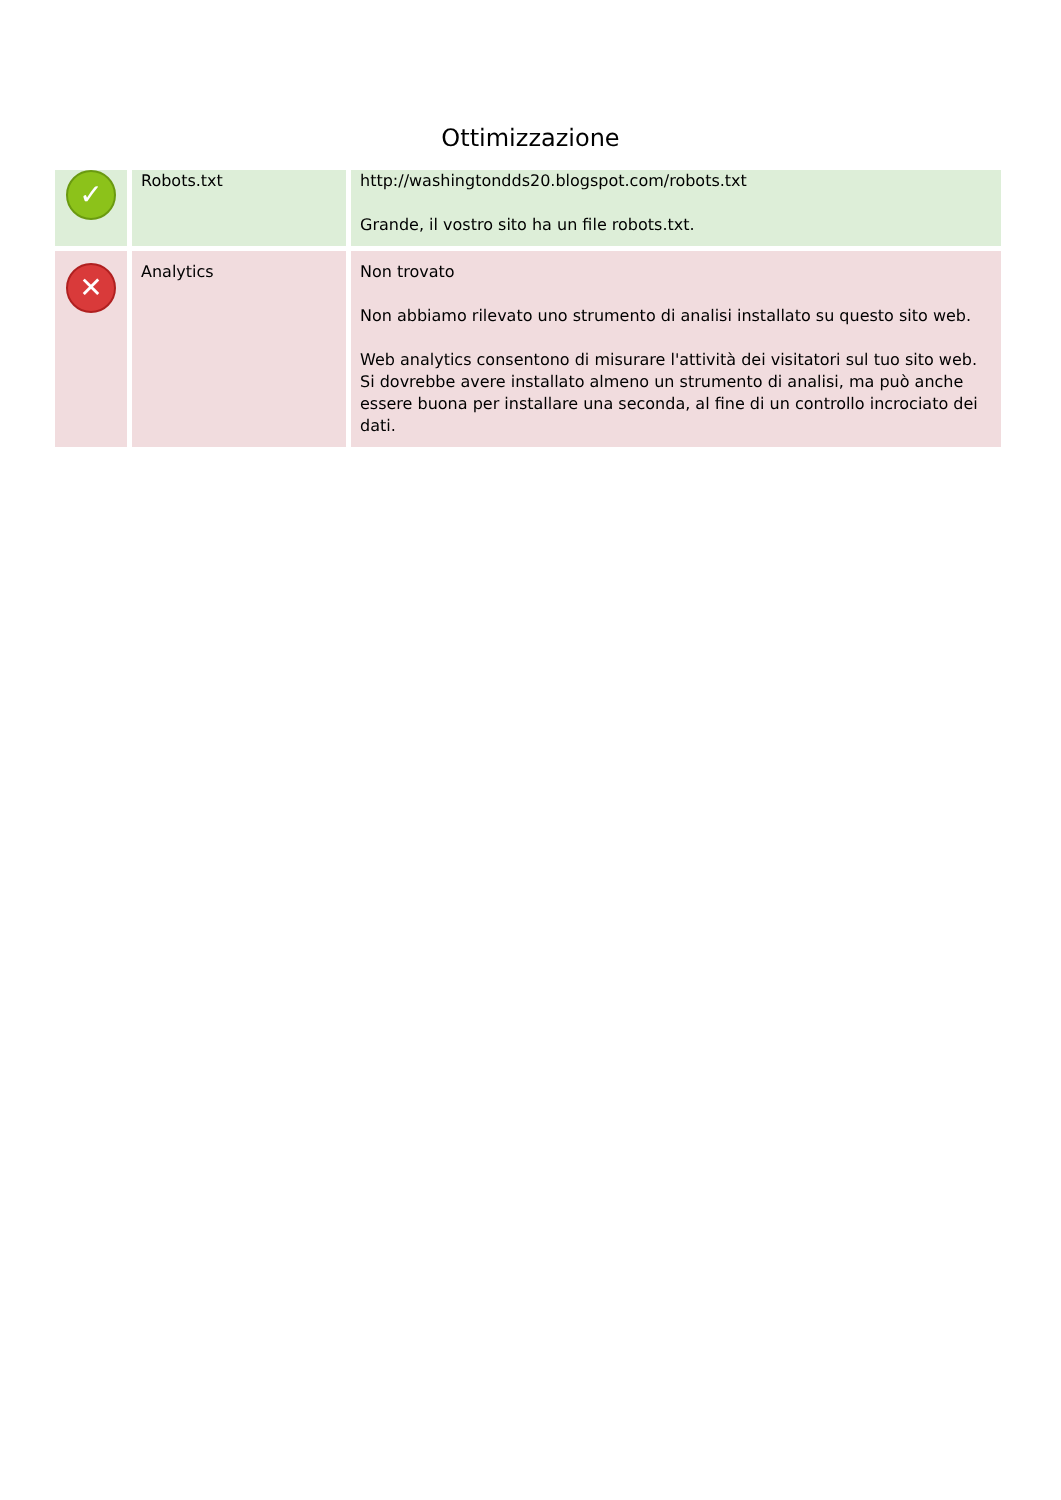Ottimizzazione
| ✓ | Robots.txt | http://washingtondds20.blogspot.com/robots.txt Grande, il vostro sito ha un file robots.txt. |
| ✕ | Analytics | Non trovato Non abbiamo rilevato uno strumento di analisi installato su questo sito web. Web analytics consentono di misurare l'attività dei visitatori sul tuo sito web. Si dovrebbe avere installato almeno un strumento di analisi, ma può anche essere buona per installare una seconda, al fine di un controllo incrociato dei dati. |